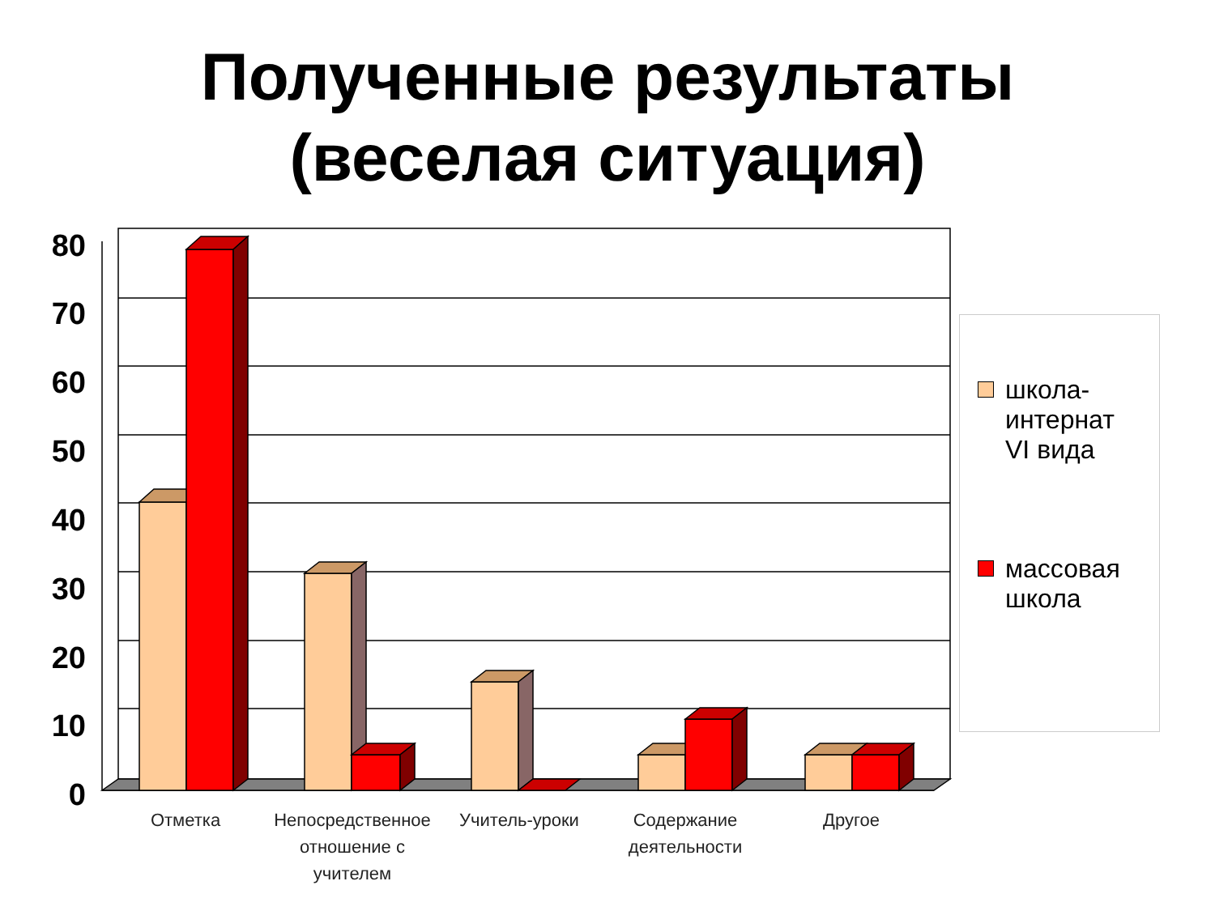Полученные результаты
(веселая ситуация)
80
70
60
50
40
30
20
10
0
Отметка
Непосредственное
отношение с
учителем
Учитель-уроки
Содержание
деятельности
Другое
школа-
интернат
VI вида
массовая
школа